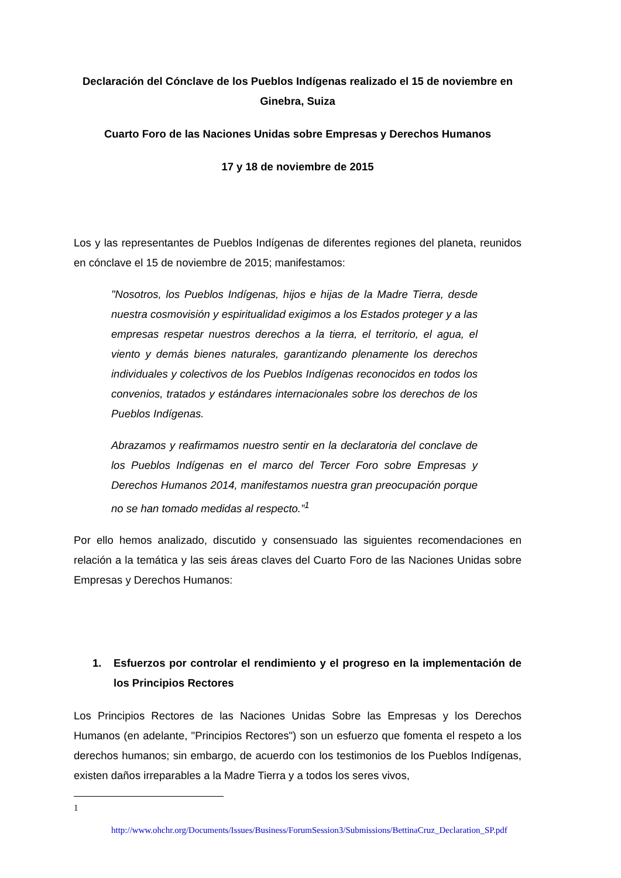Declaración del Cónclave de los Pueblos Indígenas realizado el 15 de noviembre en Ginebra, Suiza
Cuarto Foro de las Naciones Unidas sobre Empresas y Derechos Humanos
17 y 18 de noviembre de 2015
Los y las representantes de Pueblos Indígenas de diferentes regiones del planeta, reunidos en cónclave el 15 de noviembre de 2015; manifestamos:
"Nosotros, los Pueblos Indígenas, hijos e hijas de la Madre Tierra, desde nuestra cosmovisión y espiritualidad exigimos a los Estados proteger y a las empresas respetar nuestros derechos a la tierra, el territorio, el agua, el viento y demás bienes naturales, garantizando plenamente los derechos individuales y colectivos de los Pueblos Indígenas reconocidos en todos los convenios, tratados y estándares internacionales sobre los derechos de los Pueblos Indígenas.
Abrazamos y reafirmamos nuestro sentir en la declaratoria del conclave de los Pueblos Indígenas en el marco del Tercer Foro sobre Empresas y Derechos Humanos 2014, manifestamos nuestra gran preocupación porque no se han tomado medidas al respecto.”<sup>1</sup>
Por ello hemos analizado, discutido y consensuado las siguientes recomendaciones en relación a la temática y las seis áreas claves del Cuarto Foro de las Naciones Unidas sobre Empresas y Derechos Humanos:
1. Esfuerzos por controlar el rendimiento y el progreso en la implementación de los Principios Rectores
Los Principios Rectores de las Naciones Unidas Sobre las Empresas y los Derechos Humanos (en adelante, "Principios Rectores") son un esfuerzo que fomenta el respeto a los derechos humanos; sin embargo, de acuerdo con los testimonios de los Pueblos Indígenas, existen daños irreparables a la Madre Tierra y a todos los seres vivos,
1
http://www.ohchr.org/Documents/Issues/Business/ForumSession3/Submissions/BettinaCruz_Declaration_SP.pdf